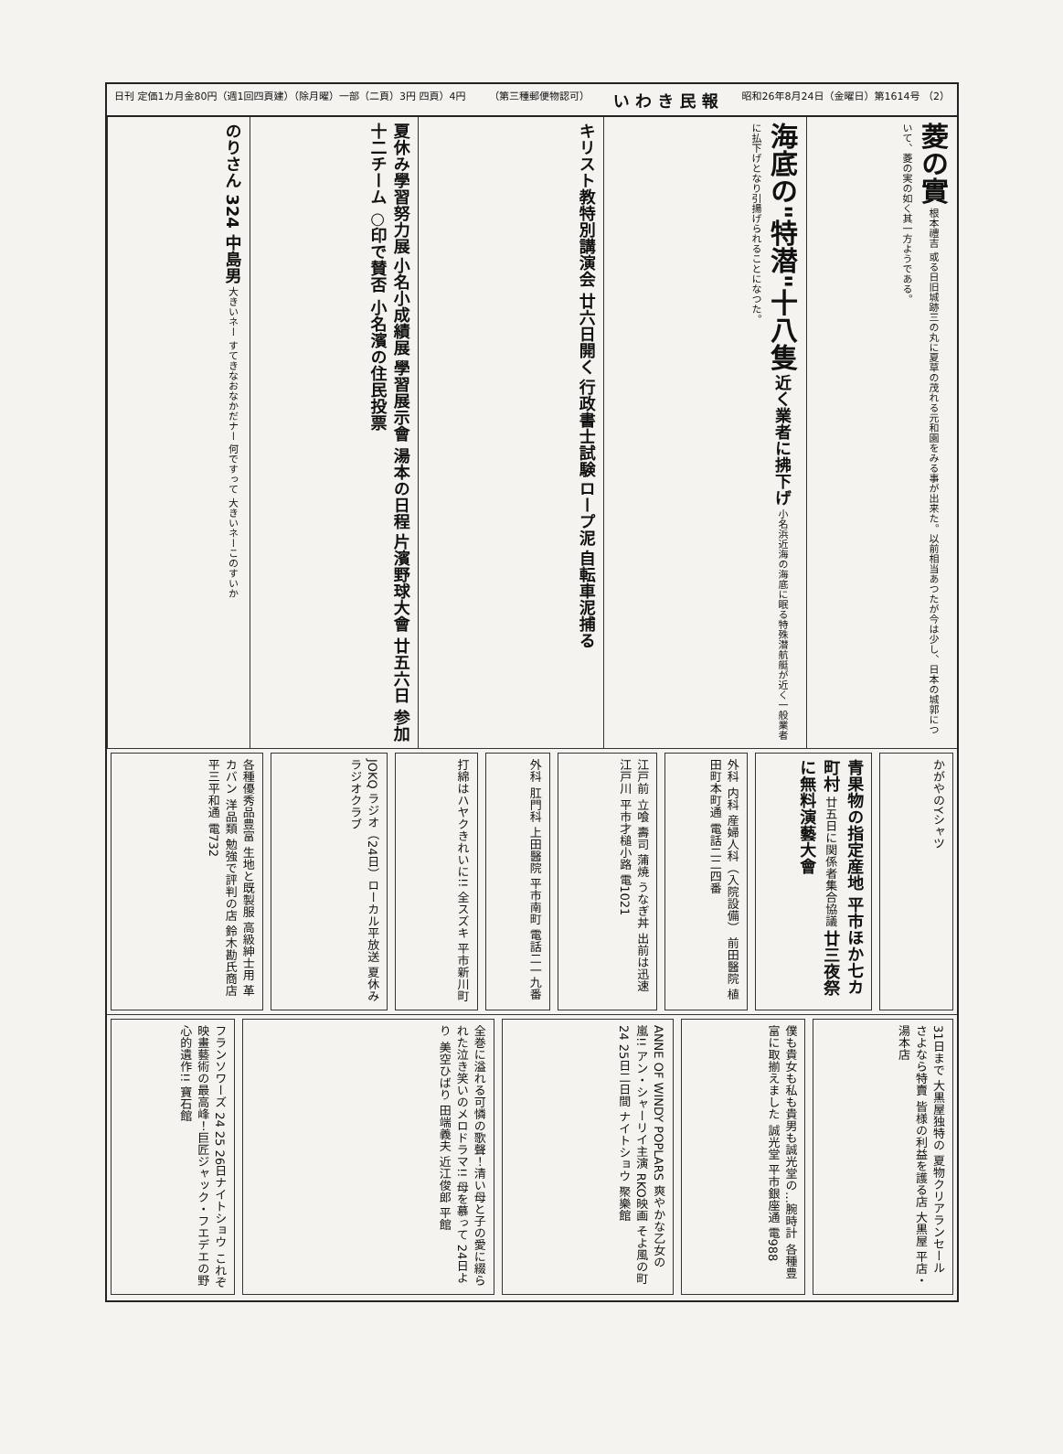日刊 定価1カ月金80円（週1回四頁建）（除月曜）一部（二頁）3円 四頁）4円 （第三種郵便物認可） い わ き 民 報 昭和26年8月24日（金曜日）第1614号 （2）
菱の實 根本禮吉 或る日旧城跡三の丸に夏草の茂れる元和園をみる事が出来た。以前相当あつたが今は少し、日本の城郭について、菱の実の如く其一方ようである。
海底の"特潜"十八隻 近く業者に拂下げ 小名浜近海の海底に眠る特殊潜航艇が近く一般業者に払下げとなり引揚げられることになつた。
キリスト教特別講演会 廿六日開く 行政書士試験 ロープ泥 自転車泥捕る
夏休み學習努力展 小名小成績展 學習展示會 湯本の日程 片濱野球大會 廿五六日 参加十二チーム ○印で賛否 小名濱の住民投票
のりさん 324 中島男 大きいネー すてきなおなかだナー 何ですって 大きいネーこのすいか
かがやのYシャツ
青果物の指定産地 平市ほか七カ町村 廿五日に関係者集合協議 廿三夜祭に無料演藝大會
外科 内科 産婦人科（入院設備） 前田醫院 植田町本町通 電話二二四番
江戸前 立喰 壽司 蒲焼 うなぎ丼 出前は迅速 江戸川 平市才槌小路 電1021
外科 肛門科 上田醫院 平市南町 電話二一九番
打綿はハヤクきれいに!! 全スズキ 平市新川町
JOKQ ラジオ（24日）ローカル平放送 夏休みラジオクラブ
各種優秀品豊富 生地と既製服 高級紳士用 革カバン 洋品類 勉強で評判の店 鈴木勘氏商店 平三平和通 電732
31日まで 大黒屋独特の 夏物クリアランセール さよなら特賣 皆様の利益を護る店 大黒屋 平店・湯本店
僕も貴女も私も貴男も誠光堂の…腕時計 各種豊富に取揃えました 誠光堂 平市銀座通 電988
ANNE OF WINDY POPLARS 爽やかな乙女の嵐!! アン・シャーリイ主演 RKO映画 そよ風の町 24 25日二日間 ナイトショウ 聚樂館
全巻に溢れる可憐の歌聲！清い母と子の愛に綴られた泣き笑いのメロドラマ!! 母を慕って 24日より 美空ひばり 田端義夫 近江俊郎 平館
フランソワーズ 24 25 26日ナイトショウ これぞ映畫藝術の最高峰！巨匠ジャック・フエデエの野心的遺作!! 寶石館